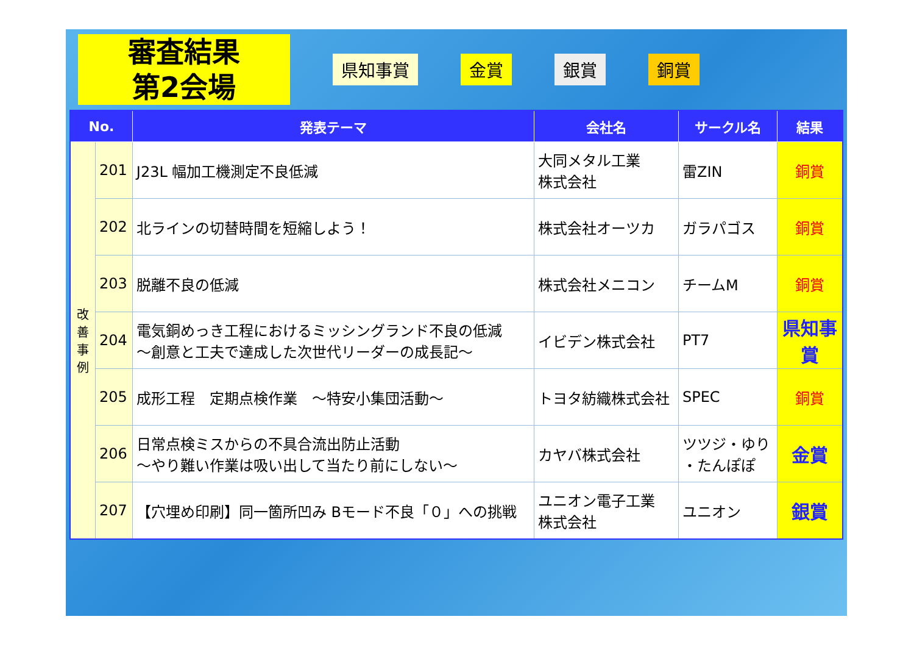審査結果
第2会場
県知事賞 金賞 銀賞 銅賞
| No. | | 発表テーマ | 会社名 | サークル名 | 結果 |
| --- | --- | --- | --- | --- | --- |
| 改 善 事 例 | 201 | J23L 幅加工機測定不良低減 | 大同メタル工業 株式会社 | 雷ZIN | 銅賞 |
| | 202 | 北ラインの切替時間を短縮しよう！ | 株式会社オーツカ | ガラパゴス | 銅賞 |
| | 203 | 脱離不良の低減 | 株式会社メニコン | チームM | 銅賞 |
| | 204 | 電気銅めっき工程におけるミッシングランド不良の低減 ～創意と工夫で達成した次世代リーダーの成長記～ | イビデン株式会社 | PT7 | 県知事 賞 |
| | 205 | 成形工程 定期点検作業 ～特安小集団活動～ | トヨタ紡織株式会社 | SPEC | 銅賞 |
| | 206 | 日常点検ミスからの不具合流出防止活動 ～やり難い作業は吸い出して当たり前にしない～ | カヤバ株式会社 | ツツジ・ゆり ・たんぽぽ | 金賞 |
| | 207 | 【穴埋め印刷】同一箇所凹み Bモード不良「０」への挑戦 | ユニオン電子工業 株式会社 | ユニオン | 銀賞 |